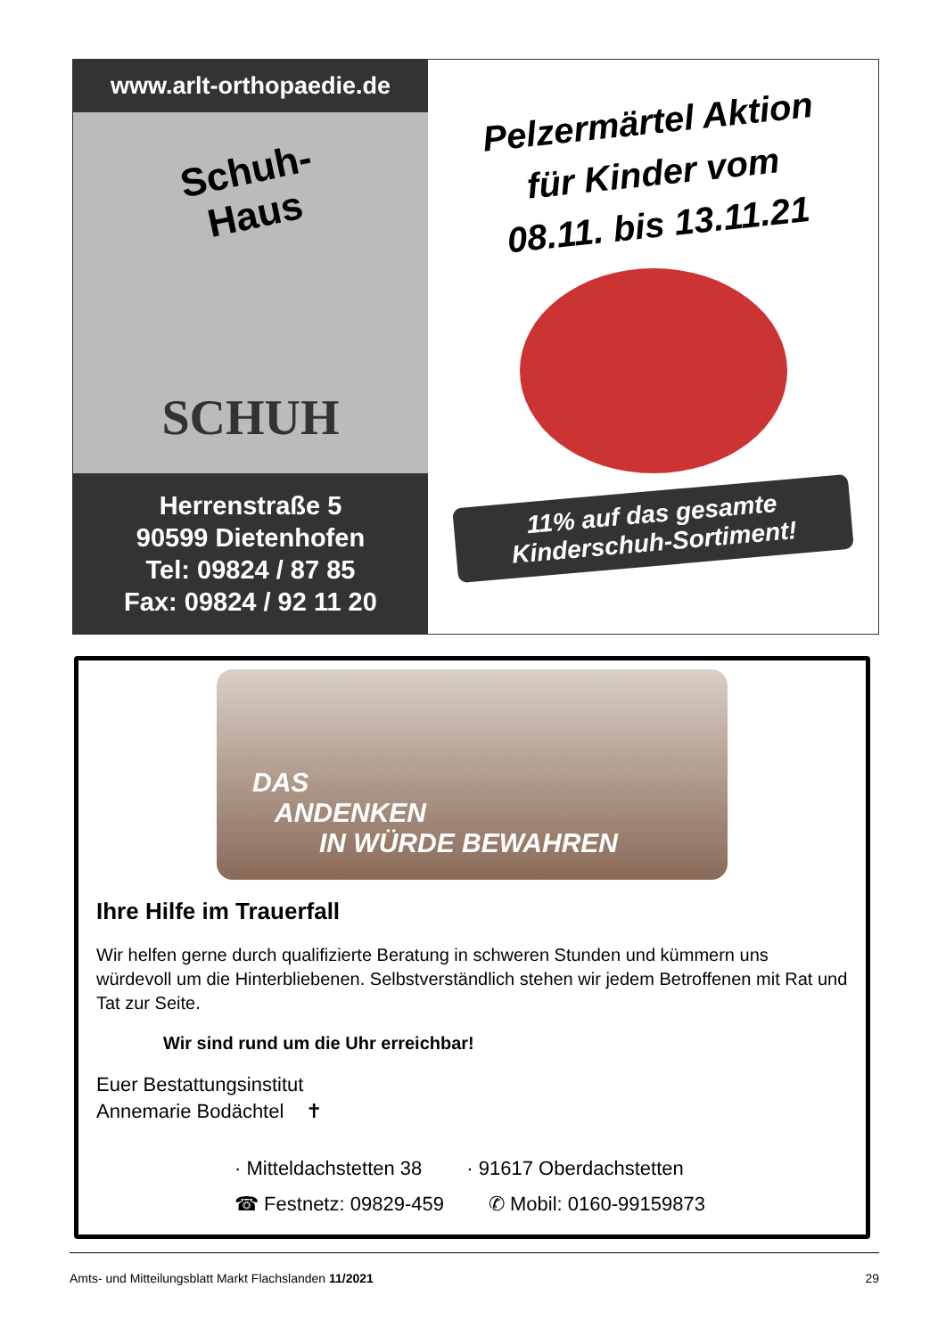www.arlt-orthopaedie.de
Schuh-
Haus
SCHUH
Herrenstraße 5
90599 Dietenhofen
Tel: 09824 / 87 85
Fax: 09824 / 92 11 20
Pelzermärtel Aktion
für Kinder vom
08.11. bis 13.11.21
11% auf das gesamte
Kinderschuh-Sortiment!
DAS
ANDENKEN
IN WÜRDE BEWAHREN
Ihre Hilfe im Trauerfall
Wir helfen gerne durch qualifizierte Beratung in schweren Stunden und kümmern uns würdevoll um die Hinterbliebenen. Selbstverständlich stehen wir jedem Betroffenen mit Rat und Tat zur Seite.
Wir sind rund um die Uhr erreichbar!
Euer Bestattungsinstitut
Annemarie Bodächtel ✝
· Mitteldachstetten 38 · 91617 Oberdachstetten
☎ Festnetz: 09829-459 ✆ Mobil: 0160-99159873
Amts- und Mitteilungsblatt Markt Flachslanden 11/2021 29